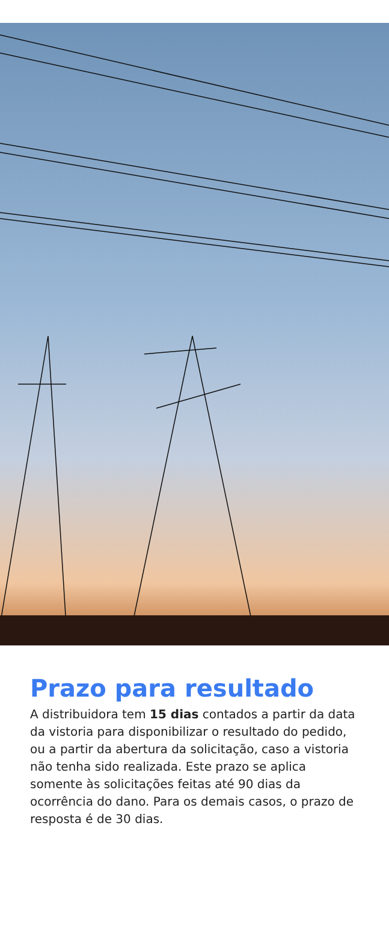Prazo para resultado
A distribuidora tem 15 dias contados a partir da data da vistoria para disponibilizar o resultado do pedido, ou a partir da abertura da solicitação, caso a vistoria não tenha sido realizada. Este prazo se aplica somente às solicitações feitas até 90 dias da ocorrência do dano. Para os demais casos, o prazo de resposta é de 30 dias.